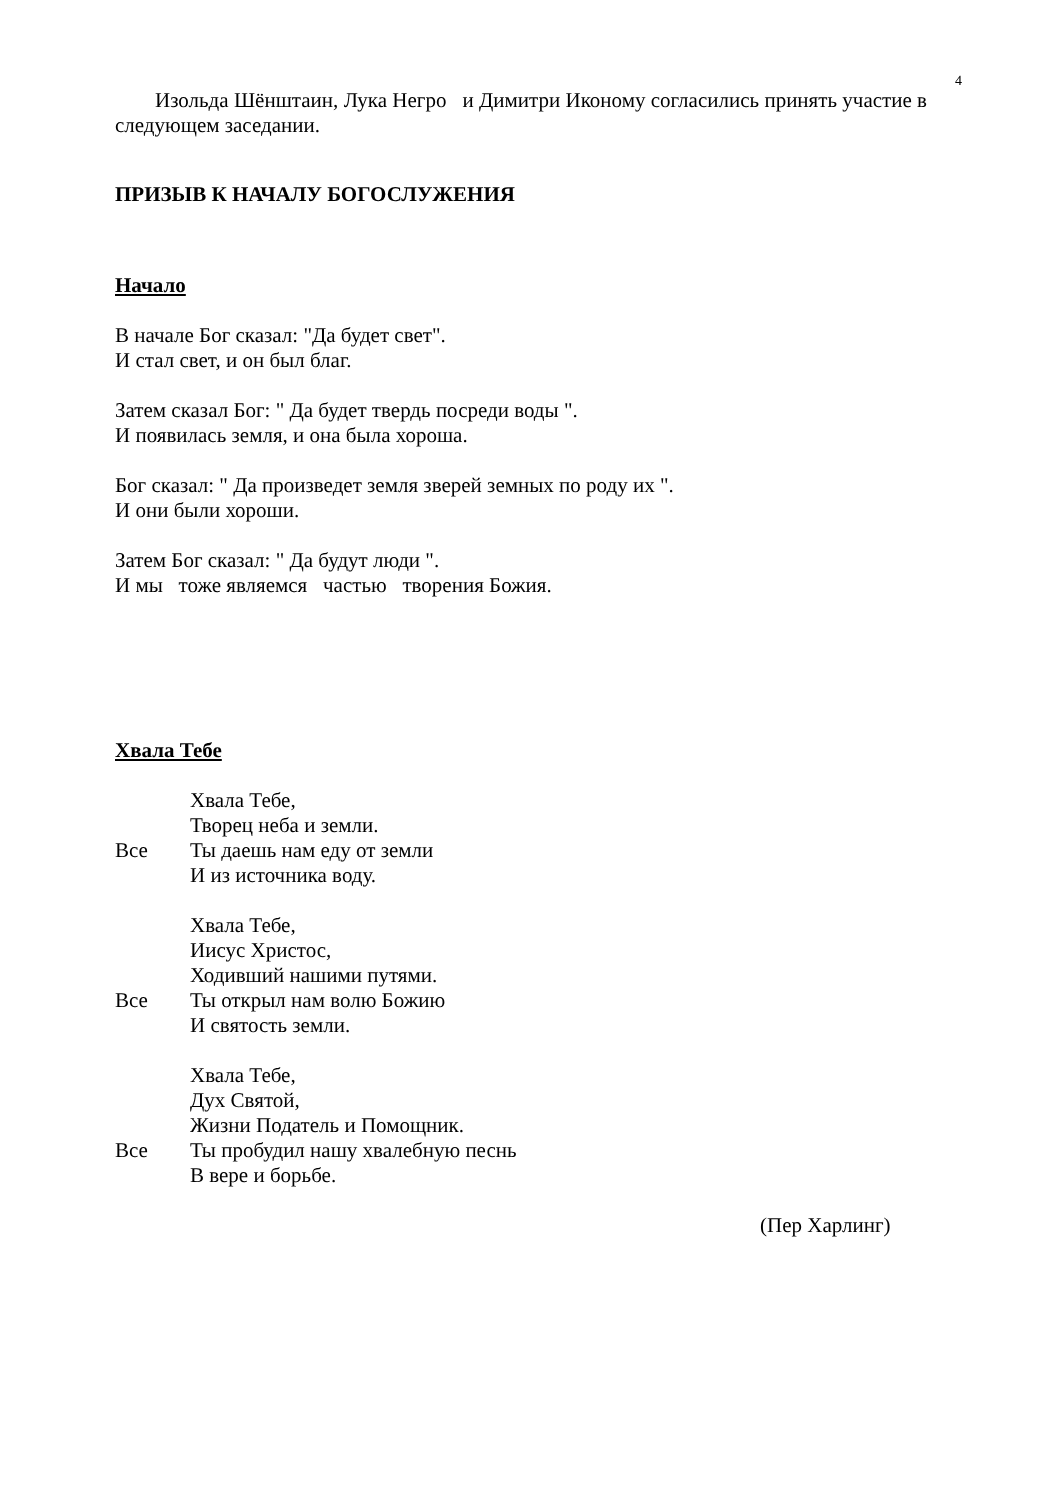4
Изольда Шёнштаин, Лука Негро и Димитри Иконому согласились принять участие в следующем заседании.
ПРИЗЫВ К НАЧАЛУ БОГОСЛУЖЕНИЯ
Начало
В начале Бог сказал: "Да будет свет".
И стал свет, и он был благ.
Затем сказал Бог: " Да будет твердь посреди воды ".
И появилась земля, и она была хороша.
Бог сказал: " Да произведет земля зверей земных по роду их ".
И они были хороши.
Затем Бог сказал: " Да будут люди ".
И мы тоже являемся частью творения Божия.
Хвала Тебе
Хвала Тебе,
Творец неба и земли.
Все Ты даешь нам еду от земли
И из источника воду.
Хвала Тебе,
Иисус Христос,
Ходивший нашими путями.
Все Ты открыл нам волю Божию
И святость земли.
Хвала Тебе,
Дух Святой,
Жизни Податель и Помощник.
Все Ты пробудил нашу хвалебную песнь
В вере и борьбе.
(Пер Харлинг)